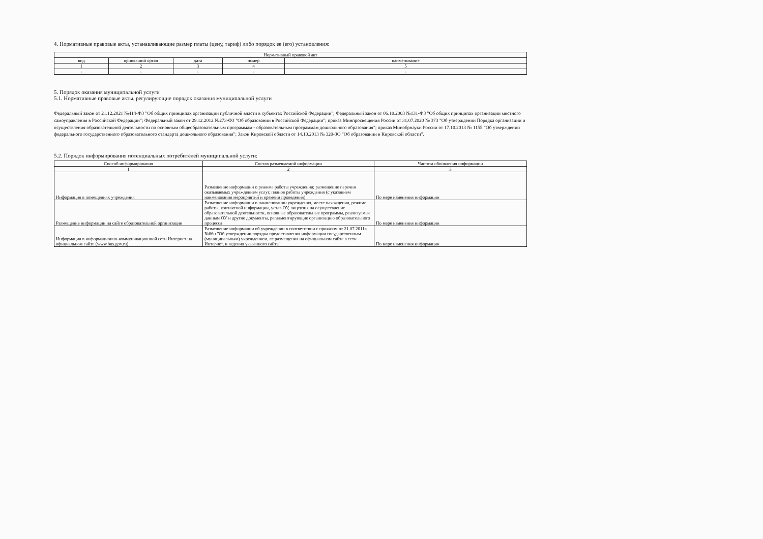4. Нормативные правовые акты, устанавливающие размер платы (цену, тариф) либо порядок ее (его) установления:
| Нормативный правовой акт | | | | |
| --- | --- | --- | --- | --- |
| вид | принявший орган | дата | номер | наименование |
| 1 | 2 | 3 | 4 | 5 |
| - | - | - | - | - |
5. Порядок оказания муниципальной услуги
5.1. Нормативные правовые акты, регулирующие порядок оказания муниципальной услуги
Федеральный закон от 21.12.2021 №414-ФЗ "Об общих принципах организации публичной власти в субъектах Российской Федерации"; Федеральный закон от 06.10.2003 №131-ФЗ "Об общих принципах организации местного самоуправления в Российской Федерации"; Федеральный закон от 29.12.2012 №273-ФЗ "Об образовании в Российской Федерации"; приказ Минпросвещения России от 31.07.2020 № 373 "Об утверждении Порядка организации и осуществления образовательной деятельности по основным общеобразовательным программам - образовательным программам дошкольного образования"; приказ Минобрнауки России от 17.10.2013 № 1155 "Об утверждении федерального государственного образовательного стандарта дошкольного образования"; Закон Кировской области от 14.10.2013 № 320-ЗО "Об образовании в Кировской области".
5.2. Порядок информирования потенциальных потребителей муниципальной услуги:
| Способ информирования | Состав размещаемой информации | Частота обновления информации |
| --- | --- | --- |
| 1 | 2 | 3 |
| Информация в помещениях учреждения | Размещение информации о режиме работы учреждения; размещение перечня оказываемых учреждением услуг, планов работы учреждения (с указанием наименования мероприятий и времени проведения) | По мере изменения информации |
| Размещение информации на сайте образовательной организации | Размещение информации о наименовании учреждения, месте нахождения, режиме работы, контактной информации, устав ОУ, лицензия на осуществление образовательной деятельности, основные образовательные программы, реализуемые данным ОУ и другие документы, регламентирующие организацию образовательного процесса | По мере изменения информации |
| Информация в информационно-коммуникационной сети Интернет на официальном сайте (www.bus.gov.ru) | Размещение информации об учреждении в соответствии с приказом от 21.07.2011г. №86н "Об утверждении порядка предоставления информации государственным (муниципальным) учреждением, ее размещения на официальном сайте в сети Интернет, и ведения указанного сайта" | По мере изменения информации |